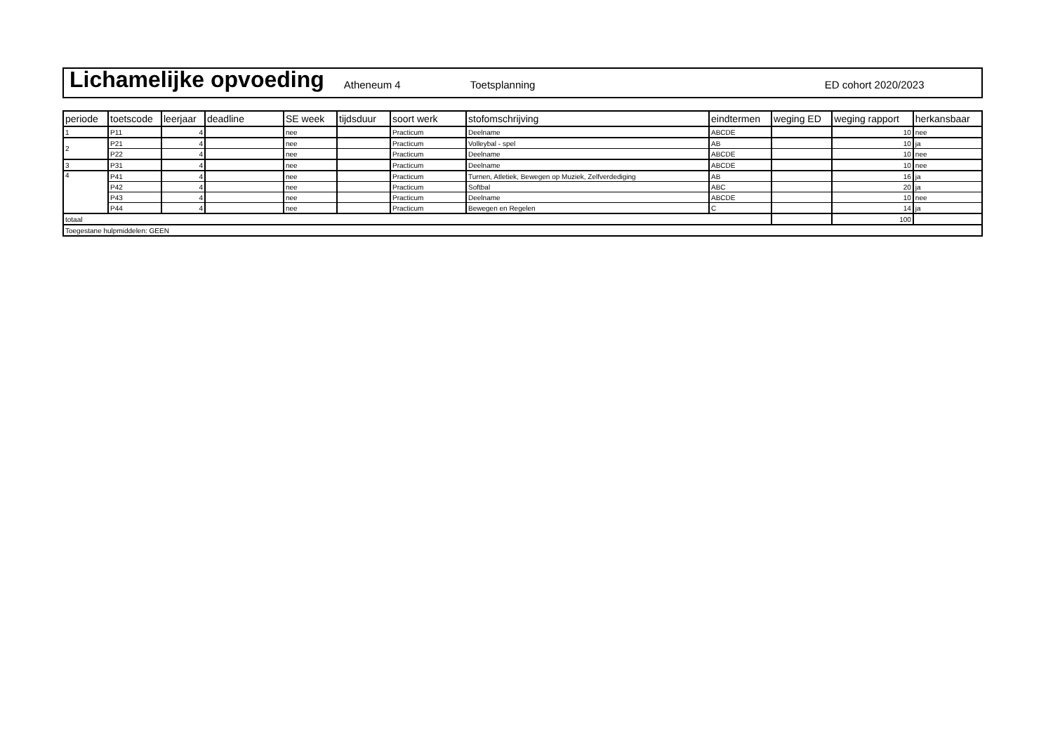Lichamelijke opvoeding Atheneum 4 Toetsplanning ED cohort 2020/2023
| periode | toetscode | leerjaar | deadline | SE week | tijdsduur | soort werk | stofomschrijving | eindtermen | weging ED | weging rapport | herkansbaar |
| --- | --- | --- | --- | --- | --- | --- | --- | --- | --- | --- | --- |
| 1 | P11 | 4 | | nee | | Practicum | Deelname | ABCDE | | 10 | nee |
| 2 | P21 | 4 | | nee | | Practicum | Volleybal - spel | AB | | 10 | ja |
| | P22 | 4 | | nee | | Practicum | Deelname | ABCDE | | 10 | nee |
| 3 | P31 | 4 | | nee | | Practicum | Deelname | ABCDE | | 10 | nee |
| 4 | P41 | 4 | | nee | | Practicum | Turnen, Atletiek, Bewegen op Muziek, Zelfverdediging | AB | | 16 | ja |
| | P42 | 4 | | nee | | Practicum | Softbal | ABC | | 20 | ja |
| | P43 | 4 | | nee | | Practicum | Deelname | ABCDE | | 10 | nee |
| | P44 | 4 | | nee | | Practicum | Bewegen en Regelen | C | | 14 | ja |
| totaal | | | | | | | | | | 100 | |
| Toegestane hulpmiddelen: GEEN | | | | | | | | | | | |